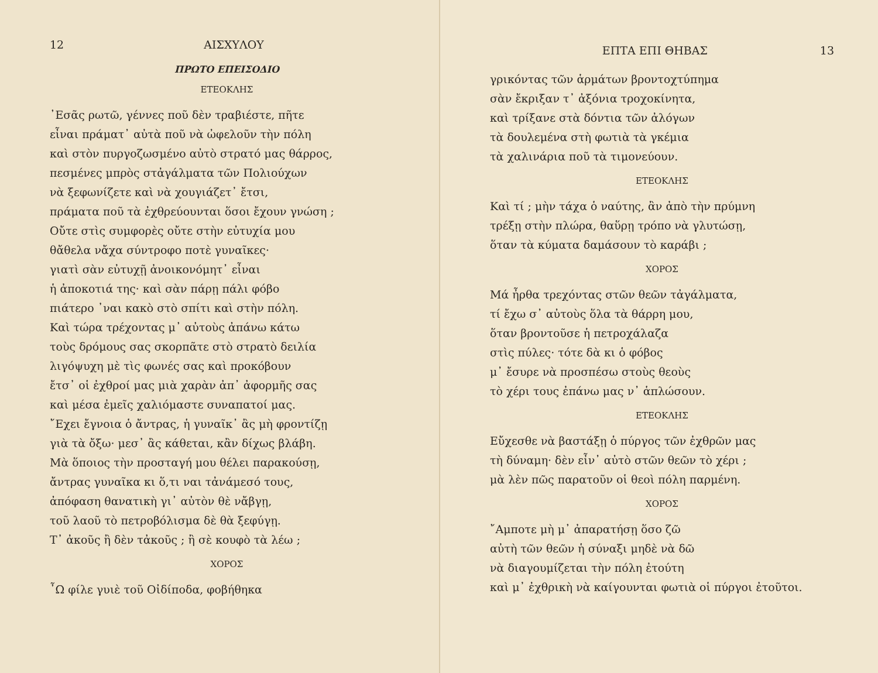12 ΑΙΣΧΥΛΟΥ
ΠΡΩΤΟ ΕΠΕΙΣΟΔΙΟ
ΕΤΕΟΚΛΗΣ
᾽Εσᾶς ρωτῶ, γέννες ποῦ δὲν τραβιέστε, πῆτε
εἶναι πράματ᾽ αὐτὰ ποῦ νὰ ὠφελοῦν τὴν πόλη
καὶ στὸν πυργοζωσμένο αὐτὸ στρατό μας θάρρος,
πεσμένες μπρὸς στἀγάλματα τῶν Πολιούχων
νὰ ξεφωνίζετε καὶ νὰ χουγιάζετ᾽ ἔτσι,
πράματα ποῦ τὰ ἐχθρεύουνται ὅσοι ἔχουν γνώση ;
Οὔτε στὶς συμφορὲς οὔτε στὴν εὐτυχία μου
θἄθελα νἄχα σύντροφο ποτὲ γυναῖκες·
γιατὶ σὰν εὐτυχῇ ἀνοικονόμητ᾽ εἶναι
ἡ ἀποκοτιά της· καὶ σὰν πάρῃ πάλι φόβο
πιάτερο ᾽ναι κακὸ στὸ σπίτι καὶ στὴν πόλη.
Καὶ τώρα τρέχοντας μ᾽ αὐτοὺς ἀπάνω κάτω
τοὺς δρόμους σας σκορπᾶτε στὸ στρατὸ δειλία
λιγόψυχη μὲ τὶς φωνές σας καὶ προκόβουν
ἔτσ᾽ οἱ ἐχθροί μας μιὰ χαρὰν ἀπ᾽ ἀφορμῆς σας
καὶ μέσα ἐμεῖς χαλιόμαστε συναπατοί μας.
῎Εχει ἔγνοια ὁ ἄντρας, ἡ γυναῖκ᾽ ἂς μὴ φροντίζῃ
γιὰ τὰ ὄξω· μεσ᾽ ἂς κάθεται, κἂν δίχως βλάβη.
Μὰ ὅποιος τὴν προσταγή μου θέλει παρακούσῃ,
ἄντρας γυναῖκα κι ὅ,τι ναι τἀνάμεσό τους,
ἀπόφαση θανατικὴ γι᾽ αὐτὸν θὲ νἄβγῃ,
τοῦ λαοῦ τὸ πετροβόλισμα δὲ θὰ ξεφύγῃ.
Τ᾽ ἀκοῦς ἢ δὲν τἀκοῦς ; ἢ σὲ κουφὸ τὰ λέω ;
ΧΟΡΟΣ
῏Ω φίλε γυιὲ τοῦ Οἰδίποδα, φοβήθηκα
ΕΠΤΑ ΕΠΙ ΘΗΒΑΣ 13
γρικόντας τῶν ἁρμάτων βροντοχτύπημα
σὰν ἔκριξαν τ᾽ ἀξόνια τροχοκίνητα,
καὶ τρίξανε στὰ δόντια τῶν ἀλόγων
τὰ δουλεμένα στὴ φωτιὰ τὰ γκέμια
τὰ χαλινάρια ποῦ τὰ τιμονεύουν.
ΕΤΕΟΚΛΗΣ
Καὶ τί ; μὴν τάχα ὁ ναύτης, ἂν ἀπὸ τὴν πρύμνη
τρέξῃ στὴν πλώρα, θαὕρῃ τρόπο νὰ γλυτώσῃ,
ὅταν τὰ κύματα δαμάσουν τὸ καράβι ;
ΧΟΡΟΣ
Μά ἦρθα τρεχόντας στῶν θεῶν τἀγάλματα,
τί ἔχω σ᾽ αὐτοὺς ὅλα τὰ θάρρη μου,
ὅταν βροντοῦσε ἡ πετροχάλαζα
στὶς πύλες· τότε δὰ κι ὁ φόβος
μ᾽ ἔσυρε νὰ προσπέσω στοὺς θεοὺς
τὸ χέρι τους ἐπάνω μας ν᾽ ἁπλώσουν.
ΕΤΕΟΚΛΗΣ
Εὔχεσθε νὰ βαστάξῃ ὁ πύργος τῶν ἐχθρῶν μας
τὴ δύναμη· δὲν εἶν᾽ αὐτὸ στῶν θεῶν τὸ χέρι ;
μὰ λὲν πῶς παρατοῦν οἱ θεοὶ πόλη παρμένη.
ΧΟΡΟΣ
῎Αμποτε μὴ μ᾽ ἀπαρατήσῃ ὅσο ζῶ
αὐτὴ τῶν θεῶν ἡ σύναξι μηδὲ νὰ δῶ
νὰ διαγουμίζεται τὴν πόλη ἐτούτη
καὶ μ᾽ ἐχθρικὴ νὰ καίγουνται φωτιὰ οἱ πύργοι ἐτοῦτοι.